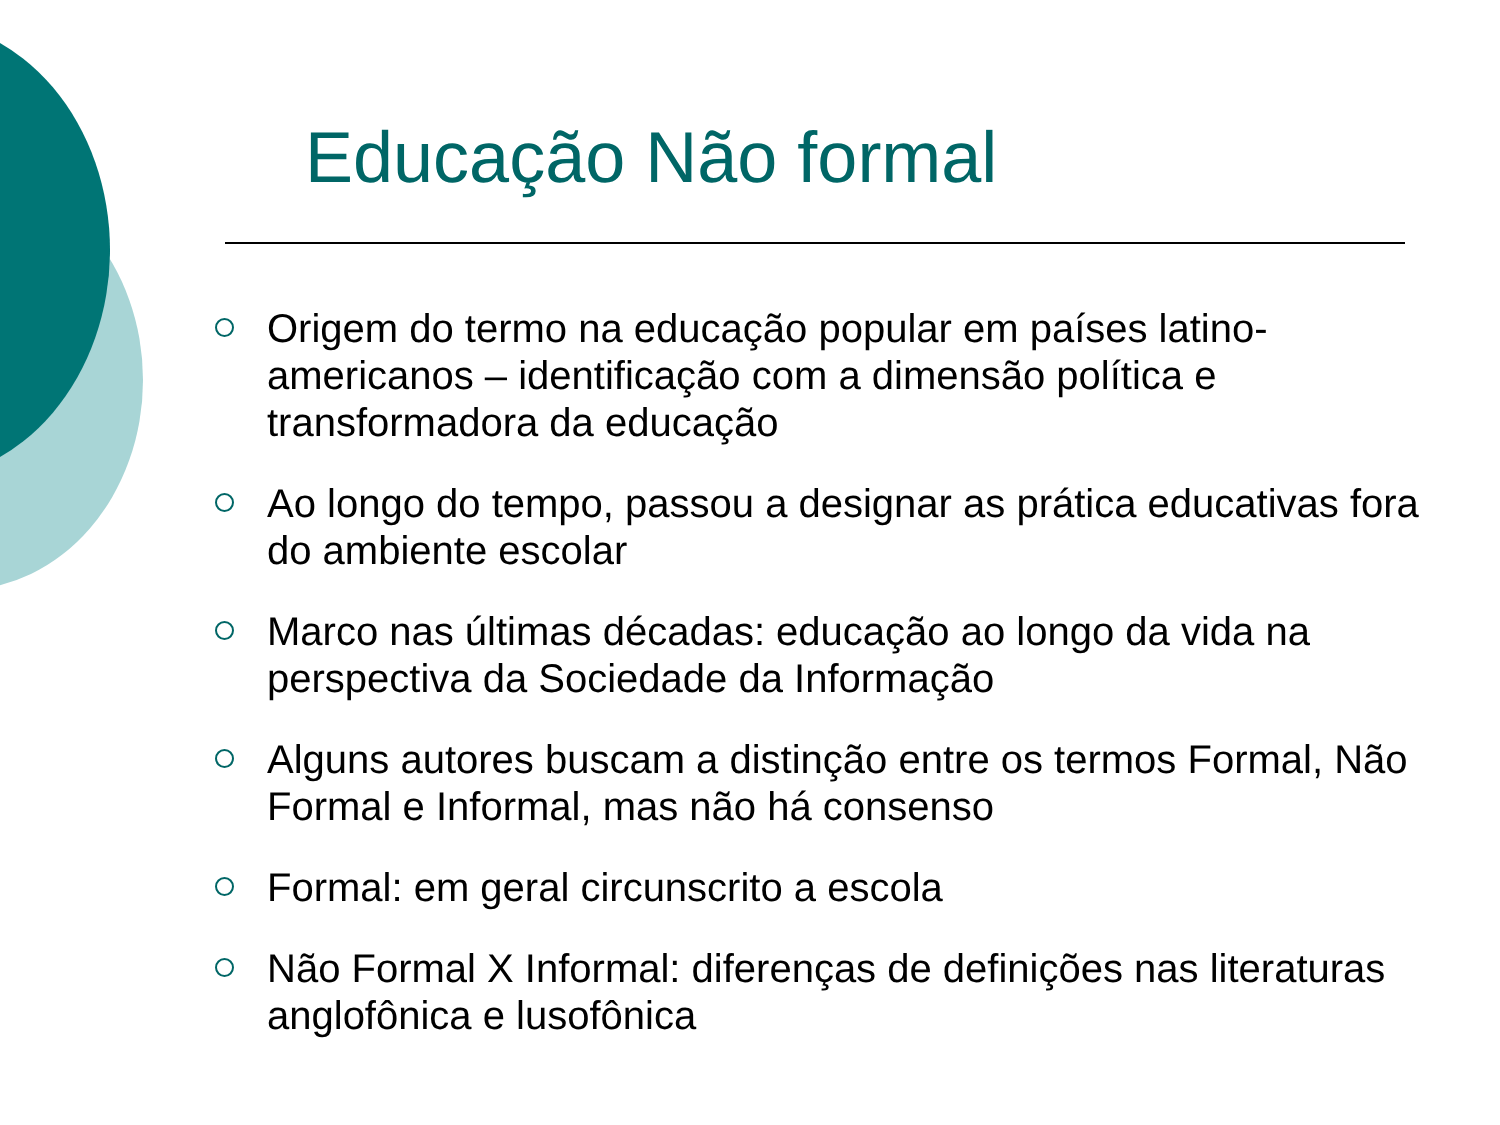Educação Não formal
Origem do termo na educação popular em países latino-americanos – identificação com a dimensão política e transformadora da educação
Ao longo do tempo, passou a designar as prática educativas fora do ambiente escolar
Marco nas últimas décadas: educação ao longo da vida na perspectiva da Sociedade da Informação
Alguns autores buscam a distinção entre os termos Formal, Não Formal e Informal, mas não há consenso
Formal: em geral circunscrito a escola
Não Formal X Informal: diferenças de definições nas literaturas anglofônica e lusofônica